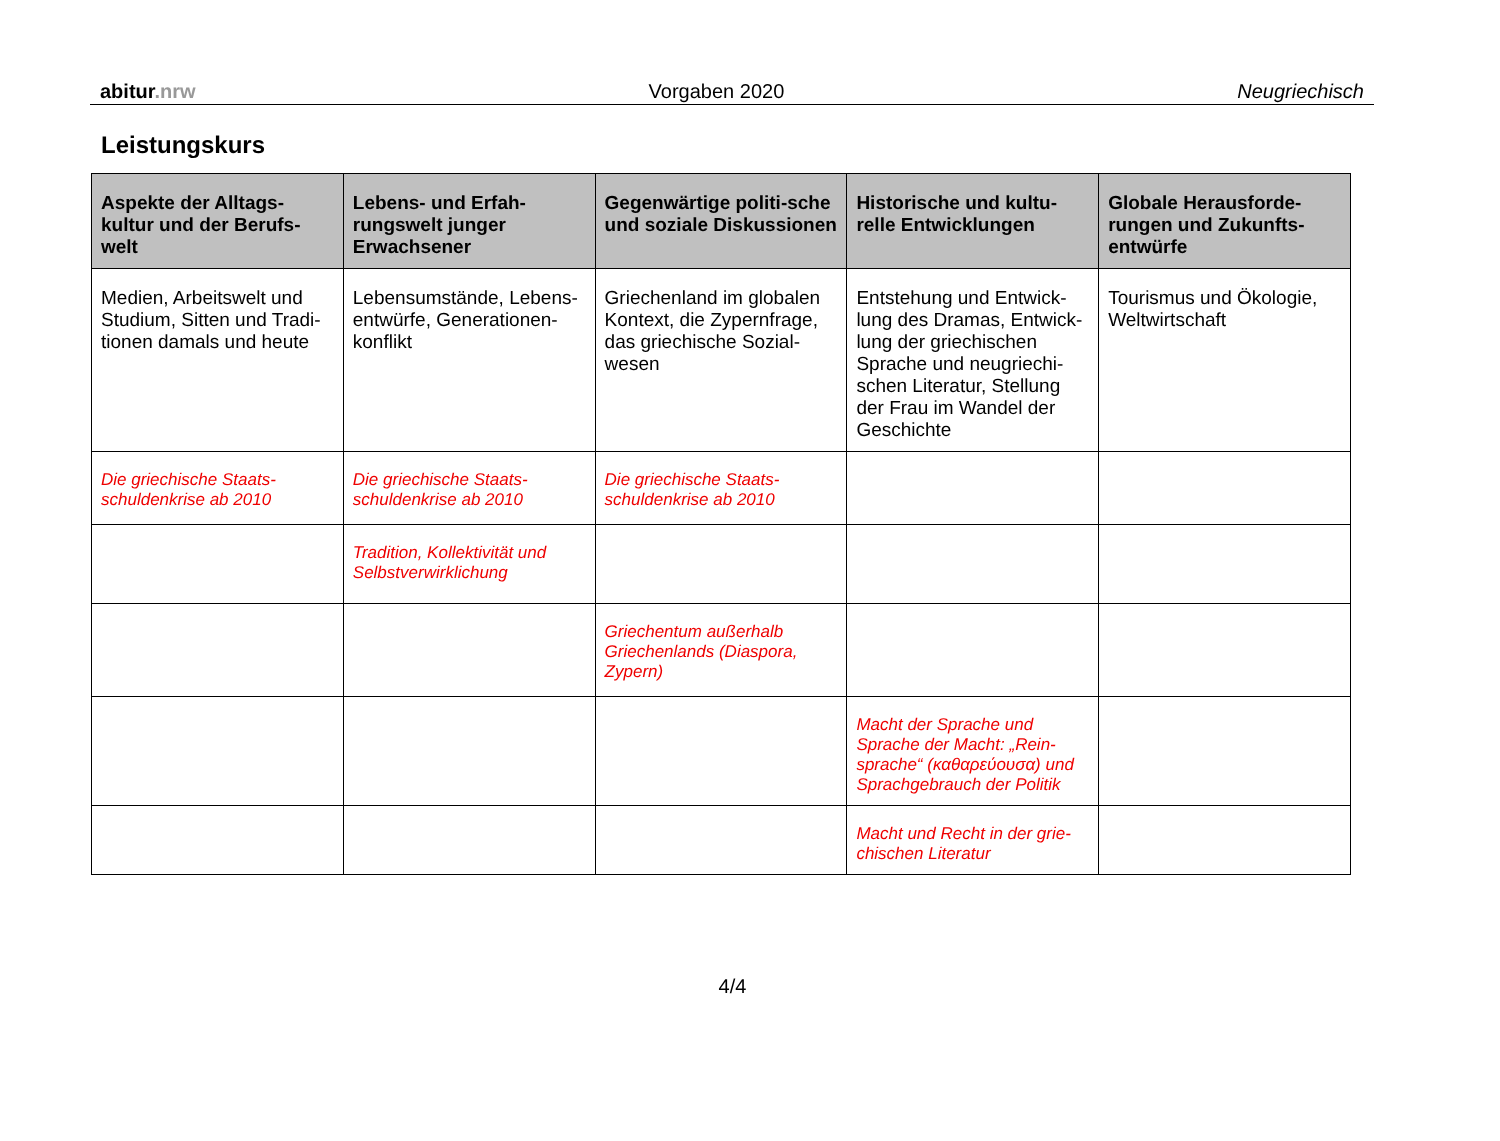abitur.nrw Vorgaben 2020 Neugriechisch
Leistungskurs
| Aspekte der Alltags-kultur und der Berufs-welt | Lebens- und Erfah-rungswelt junger Erwachsener | Gegenwärtige politi-sche und soziale Diskussionen | Historische und kultu-relle Entwicklungen | Globale Herausforde-rungen und Zukunfts-entwürfe |
| --- | --- | --- | --- | --- |
| Medien, Arbeitswelt und Studium, Sitten und Tradi-tionen damals und heute | Lebensumstände, Lebens-entwürfe, Generationen-konflikt | Griechenland im globalen Kontext, die Zypernfrage, das griechische Sozial-wesen | Entstehung und Entwick-lung des Dramas, Entwick-lung der griechischen Sprache und neugriechi-schen Literatur, Stellung der Frau im Wandel der Geschichte | Tourismus und Ökologie, Weltwirtschaft |
| Die griechische Staats-schuldenkrise ab 2010 | Die griechische Staats-schuldenkrise ab 2010 | Die griechische Staats-schuldenkrise ab 2010 | | |
| | Tradition, Kollektivität und Selbstverwirklichung | | | |
| | | Griechentum außerhalb Griechenlands (Diaspora, Zypern) | | |
| | | | Macht der Sprache und Sprache der Macht: „Rein-sprache“ (καθαρεύουσα) und Sprachgebrauch der Politik | |
| | | | Macht und Recht in der grie-chischen Literatur | |
4/4